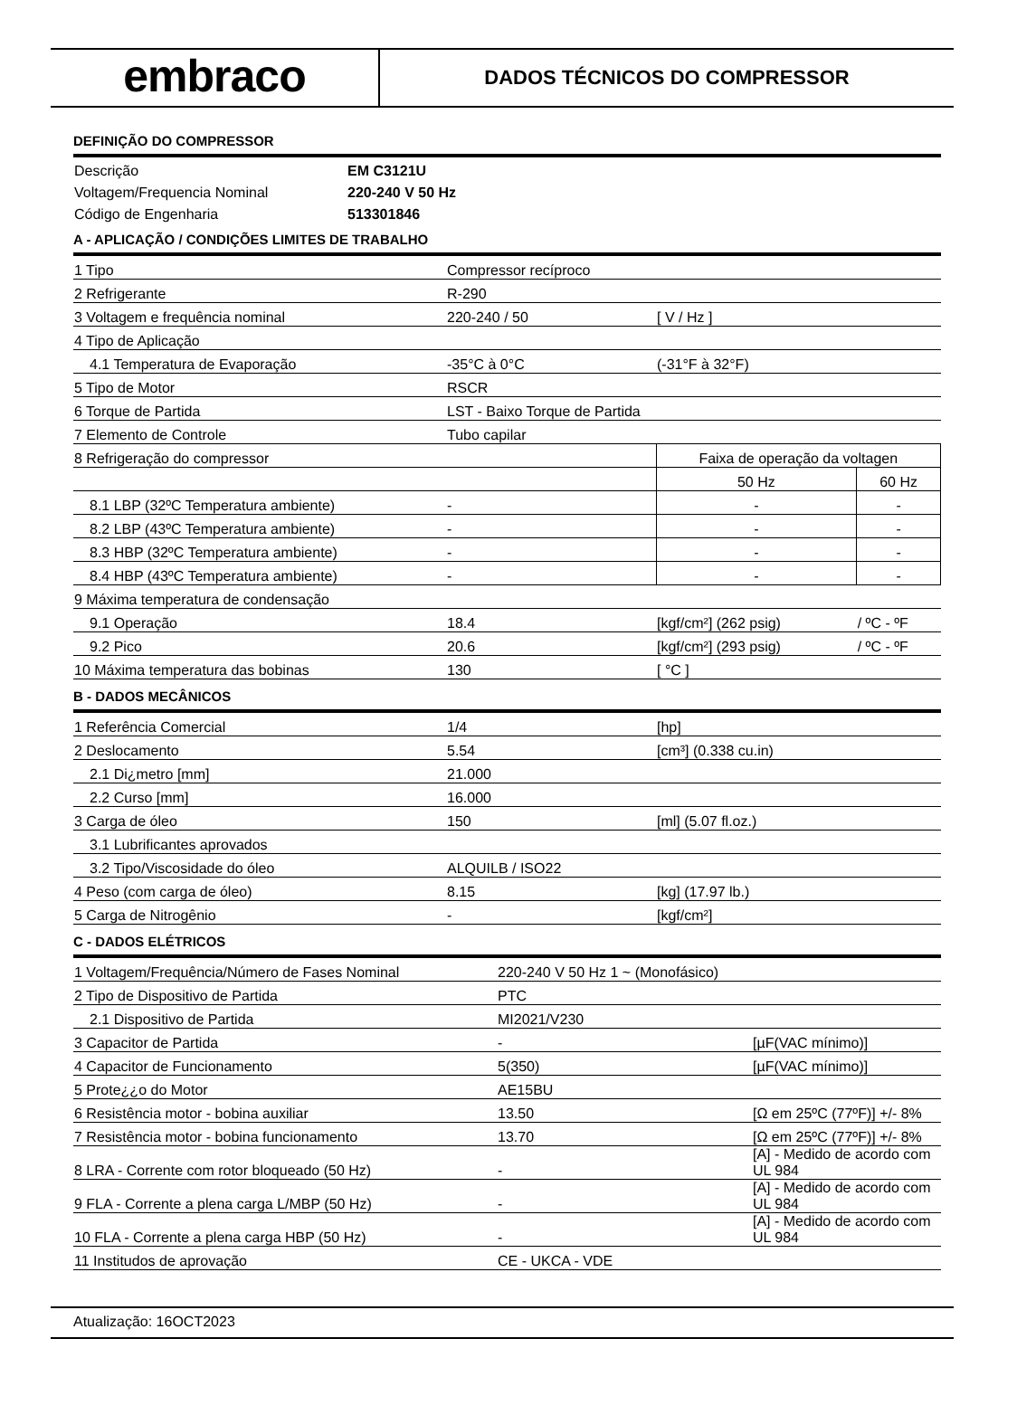embraco
DADOS TÉCNICOS DO COMPRESSOR
DEFINIÇÃO DO COMPRESSOR
| Descrição | EM C3121U |
| Voltagem/Frequencia Nominal | 220-240 V 50 Hz |
| Código de Engenharia | 513301846 |
A - APLICAÇÃO / CONDIÇÕES LIMITES DE TRABALHO
| 1 Tipo | Compressor recíproco | | |
| 2 Refrigerante | R-290 | | |
| 3 Voltagem e frequência nominal | 220-240 / 50 | [ V / Hz ] | |
| 4 Tipo de Aplicação | | | |
| 4.1 Temperatura de Evaporação | -35°C à 0°C | (-31°F à 32°F) | |
| 5 Tipo de Motor | RSCR | | |
| 6 Torque de Partida | LST - Baixo Torque de Partida | | |
| 7 Elemento de Controle | Tubo capilar | | |
| 8 Refrigeração do compressor | | Faixa de operação da voltagen | |
| | | 50 Hz | 60 Hz |
| 8.1 LBP (32ºC Temperatura ambiente) | - | - | - |
| 8.2 LBP (43ºC Temperatura ambiente) | - | - | - |
| 8.3 HBP (32ºC Temperatura ambiente) | - | - | - |
| 8.4 HBP (43ºC Temperatura ambiente) | - | - | - |
| 9 Máxima temperatura de condensação | | | |
| 9.1 Operação | 18.4 | [kgf/cm²] (262 psig) | / ºC - ºF |
| 9.2 Pico | 20.6 | [kgf/cm²] (293 psig) | / ºC - ºF |
| 10 Máxima temperatura das bobinas | 130 | [ °C ] | |
B - DADOS MECÂNICOS
| 1 Referência Comercial | 1/4 | [hp] |
| 2 Deslocamento | 5.54 | [cm³] (0.338 cu.in) |
| 2.1 Di¿metro [mm] | 21.000 | |
| 2.2 Curso [mm] | 16.000 | |
| 3 Carga de óleo | 150 | [ml] (5.07 fl.oz.) |
| 3.1 Lubrificantes aprovados | | |
| 3.2 Tipo/Viscosidade do óleo | ALQUILB / ISO22 | |
| 4 Peso (com carga de óleo) | 8.15 | [kg] (17.97 lb.) |
| 5 Carga de Nitrogênio | - | [kgf/cm²] |
C - DADOS ELÉTRICOS
| 1 Voltagem/Frequência/Número de Fases Nominal | 220-240 V 50 Hz 1 ~ (Monofásico) | |
| 2 Tipo de Dispositivo de Partida | PTC | |
| 2.1 Dispositivo de Partida | MI2021/V230 | |
| 3 Capacitor de Partida | - | [µF(VAC mínimo)] |
| 4 Capacitor de Funcionamento | 5(350) | [µF(VAC mínimo)] |
| 5 Prote¿¿o do Motor | AE15BU | |
| 6 Resistência motor - bobina auxiliar | 13.50 | [Ω em 25ºC (77ºF)] +/- 8% |
| 7 Resistência motor - bobina funcionamento | 13.70 | [Ω em 25ºC (77ºF)] +/- 8% |
| 8 LRA - Corrente com rotor bloqueado (50 Hz) | - | [A] - Medido de acordo com UL 984 |
| 9 FLA - Corrente a plena carga L/MBP (50 Hz) | - | [A] - Medido de acordo com UL 984 |
| 10 FLA - Corrente a plena carga HBP (50 Hz) | - | [A] - Medido de acordo com UL 984 |
| 11 Institudos de aprovação | CE - UKCA - VDE | |
Atualização: 16OCT2023